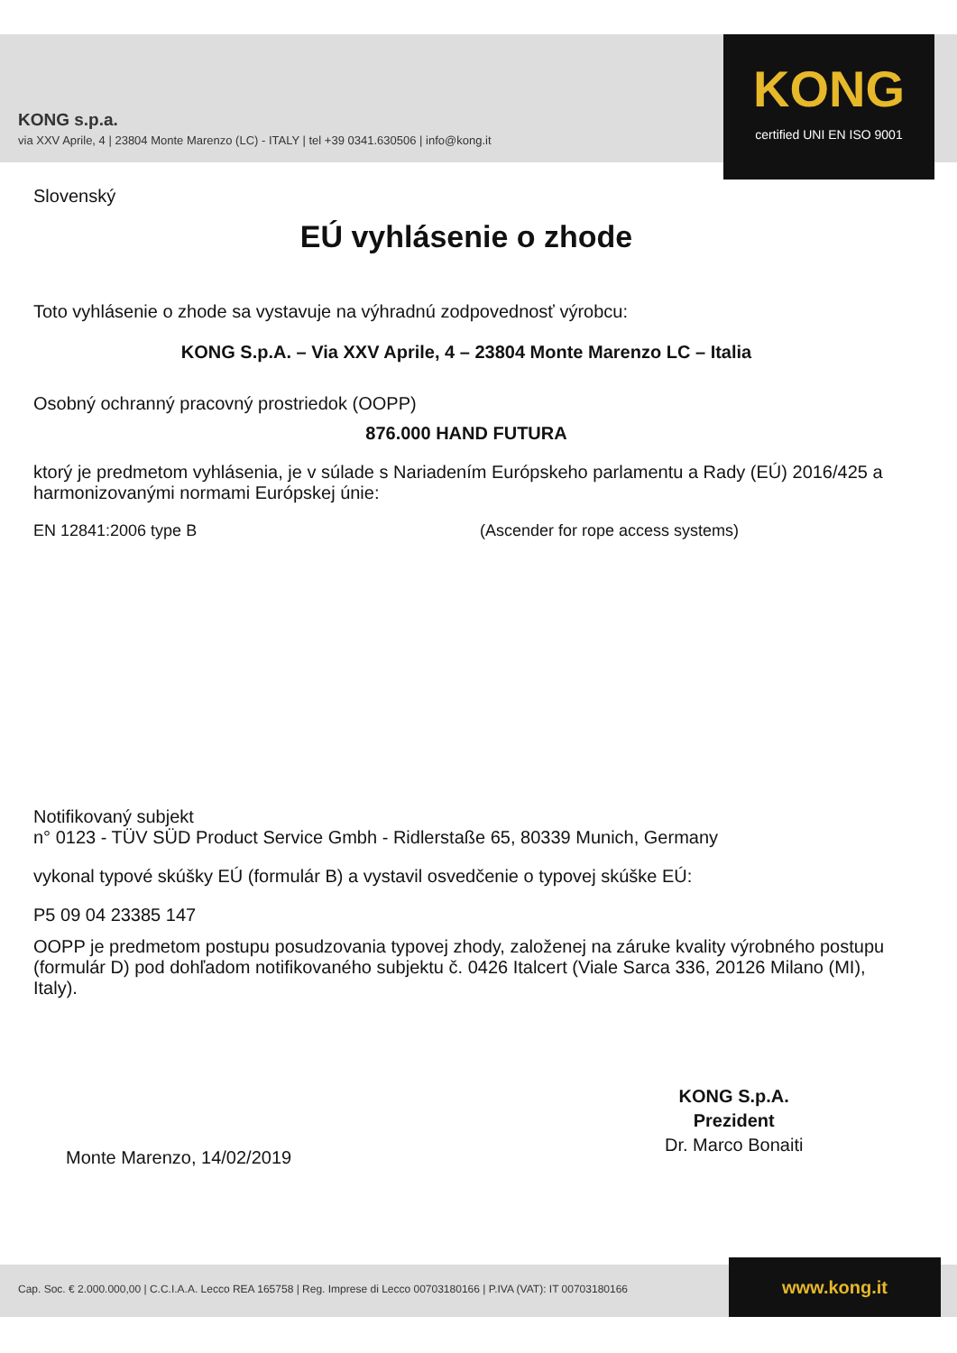KONG s.p.a.
via XXV Aprile, 4 | 23804 Monte Marenzo (LC) - ITALY | tel +39 0341.630506 | info@kong.it
KONG
certified UNI EN ISO 9001
Slovenský
EÚ vyhlásenie o zhode
Toto vyhlásenie o zhode sa vystavuje na výhradnú zodpovednosť výrobcu:
KONG S.p.A. – Via XXV Aprile, 4 – 23804 Monte Marenzo LC – Italia
Osobný ochranný pracovný prostriedok (OOPP)
876.000 HAND FUTURA
ktorý je predmetom vyhlásenia, je v súlade s Nariadením Európskeho parlamentu a Rady (EÚ) 2016/425 a harmonizovanými normami Európskej únie:
EN 12841:2006 type B (Ascender for rope access systems)
Notifikovaný subjekt
n° 0123 - TÜV SÜD Product Service Gmbh - Ridlerstaße 65, 80339 Munich, Germany
vykonal typové skúšky EÚ (formulár B) a vystavil osvedčenie o typovej skúške EÚ:
P5 09 04 23385 147
OOPP je predmetom postupu posudzovania typovej zhody, založenej na záruke kvality výrobného postupu (formulár D) pod dohľadom notifikovaného subjektu č. 0426 Italcert (Viale Sarca 336, 20126 Milano (MI), Italy).
Monte Marenzo, 14/02/2019
KONG S.p.A.
Prezident
Dr. Marco Bonaiti
Cap. Soc. € 2.000.000,00 | C.C.I.A.A. Lecco REA 165758 | Reg. Imprese di Lecco 00703180166 | P.IVA (VAT): IT 00703180166
www.kong.it